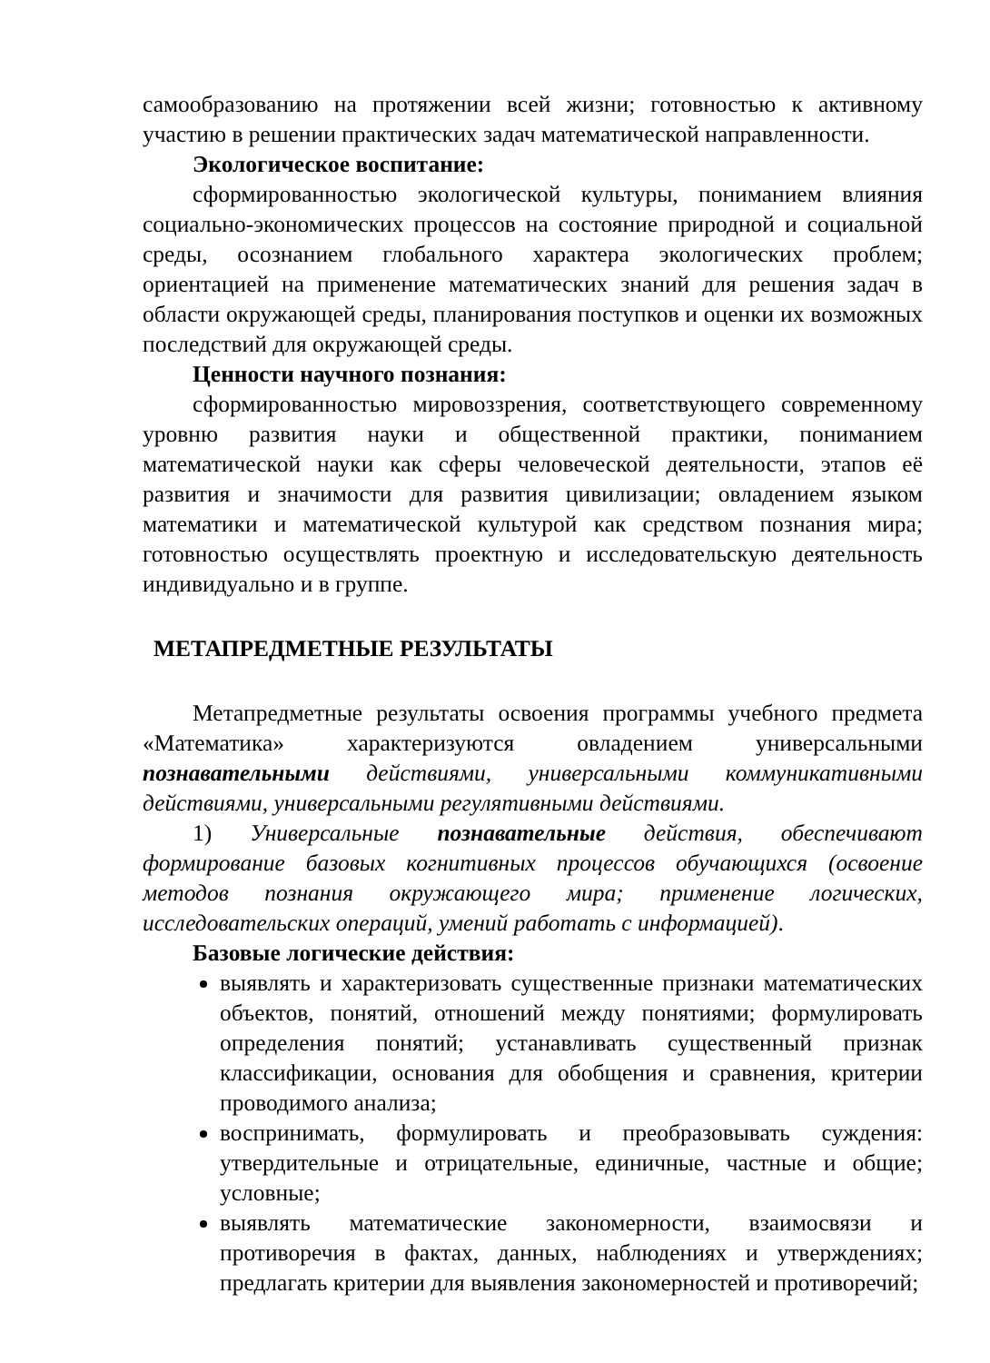самообразованию на протяжении всей жизни; готовностью к активному участию в решении практических задач математической направленности.
Экологическое воспитание:
сформированностью экологической культуры, пониманием влияния социально-экономических процессов на состояние природной и социальной среды, осознанием глобального характера экологических проблем; ориентацией на применение математических знаний для решения задач в области окружающей среды, планирования поступков и оценки их возможных последствий для окружающей среды.
Ценности научного познания:
сформированностью мировоззрения, соответствующего современному уровню развития науки и общественной практики, пониманием математической науки как сферы человеческой деятельности, этапов её развития и значимости для развития цивилизации; овладением языком математики и математической культурой как средством познания мира; готовностью осуществлять проектную и исследовательскую деятельность индивидуально и в группе.
МЕТАПРЕДМЕТНЫЕ РЕЗУЛЬТАТЫ
Метапредметные результаты освоения программы учебного предмета «Математика» характеризуются овладением универсальными познавательными действиями, универсальными коммуникативными действиями, универсальными регулятивными действиями.
1) Универсальные познавательные действия, обеспечивают формирование базовых когнитивных процессов обучающихся (освоение методов познания окружающего мира; применение логических, исследовательских операций, умений работать с информацией).
Базовые логические действия:
выявлять и характеризовать существенные признаки математических объектов, понятий, отношений между понятиями; формулировать определения понятий; устанавливать существенный признак классификации, основания для обобщения и сравнения, критерии проводимого анализа;
воспринимать, формулировать и преобразовывать суждения: утвердительные и отрицательные, единичные, частные и общие; условные;
выявлять математические закономерности, взаимосвязи и противоречия в фактах, данных, наблюдениях и утверждениях; предлагать критерии для выявления закономерностей и противоречий;